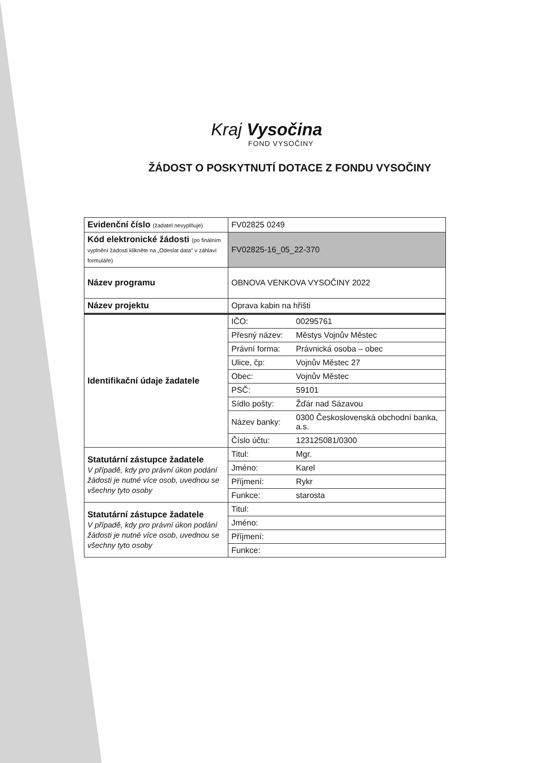Kraj Vysočina
FOND VYSOČINY
ŽÁDOST O POSKYTNUTÍ DOTACE Z FONDU VYSOČINY
| Evidenční číslo (žadatel nevyplňuje) | FV02825 0249 | |
| Kód elektronické žádosti (po finálním vyplnění žádosti klikněte na „Odeslat data" v záhlaví formuláře) | FV02825-16_05_22-370 | |
| Název programu | OBNOVA VENKOVA VYSOČINY 2022 | |
| Název projektu | Oprava kabin na hřišti | |
| Identifikační údaje žadatele | IČO: | 00295761 |
| | Přesný název: | Městys Vojnův Městec |
| | Právní forma: | Právnická osoba – obec |
| | Ulice, čp: | Vojnův Městec 27 |
| | Obec: | Vojnův Městec |
| | PSČ: | 59101 |
| | Sídlo pošty: | Žďár nad Sázavou |
| | Název banky: | 0300 Československá obchodní banka, a.s. |
| | Číslo účtu: | 123125081/0300 |
| Statutární zástupce žadatele V případě, kdy pro právní úkon podání žádosti je nutné více osob, uvednou se všechny tyto osoby | Titul: | Mgr. |
| | Jméno: | Karel |
| | Příjmení: | Rykr |
| | Funkce: | starosta |
| Statutární zástupce žadatele V případě, kdy pro právní úkon podání žádosti je nutné více osob, uvednou se všechny tyto osoby | Titul: | |
| | Jméno: | |
| | Příjmení: | |
| | Funkce: | |